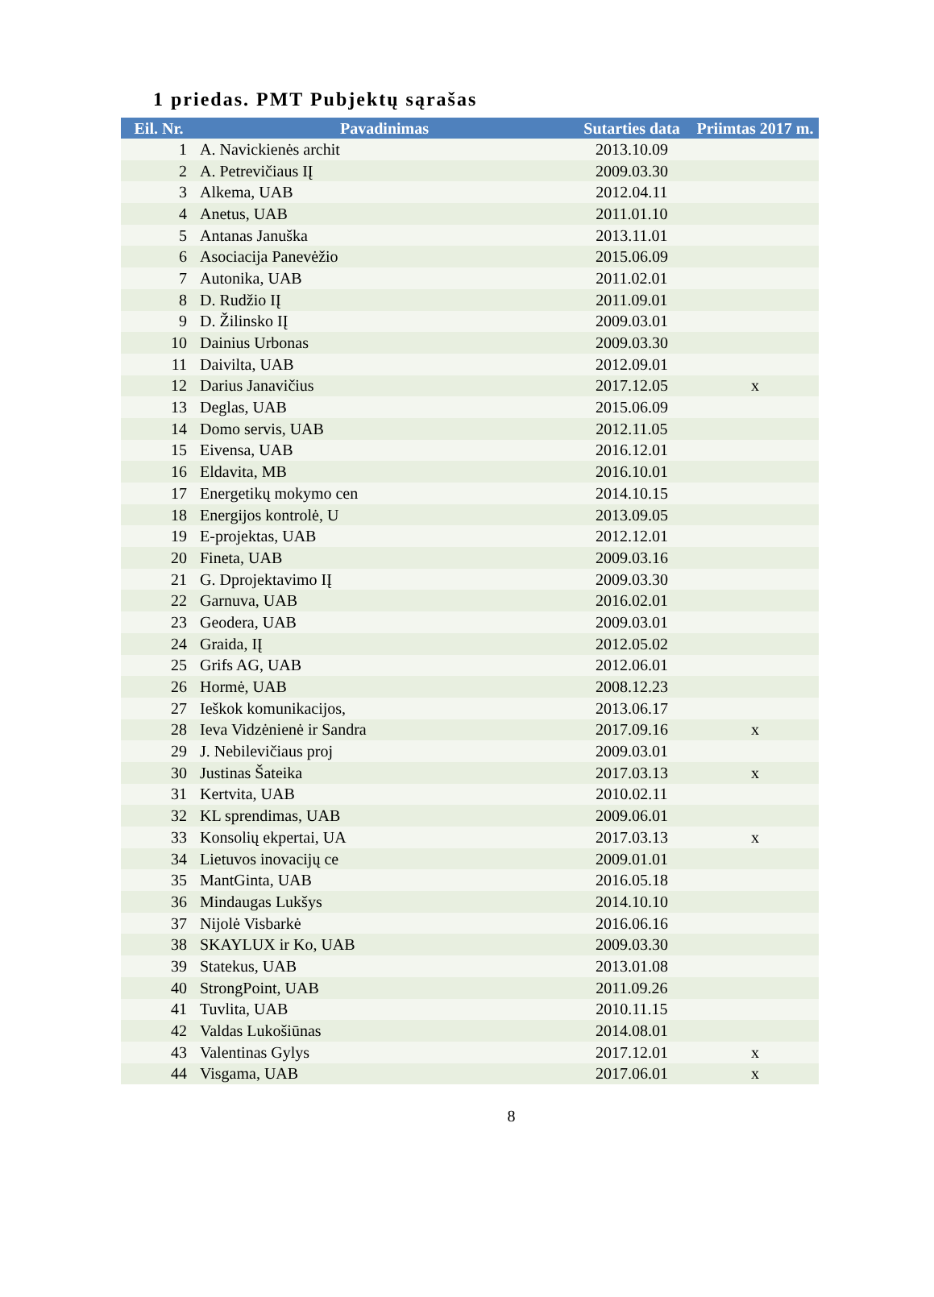1 priedas. PMT Pubjektų sąrašas
| Eil. Nr. | Pavadinimas | Sutarties data | Priimtas 2017 m. |
| --- | --- | --- | --- |
| 1 | A. Navickienės archit | 2013.10.09 | |
| 2 | A. Petrevičiaus IĮ | 2009.03.30 | |
| 3 | Alkema, UAB | 2012.04.11 | |
| 4 | Anetus, UAB | 2011.01.10 | |
| 5 | Antanas Januška | 2013.11.01 | |
| 6 | Asociacija Panevėžio | 2015.06.09 | |
| 7 | Autonika, UAB | 2011.02.01 | |
| 8 | D. Rudžio IĮ | 2011.09.01 | |
| 9 | D. Žilinsko IĮ | 2009.03.01 | |
| 10 | Dainius Urbonas | 2009.03.30 | |
| 11 | Daivilta, UAB | 2012.09.01 | |
| 12 | Darius Janavičius | 2017.12.05 | x |
| 13 | Deglas, UAB | 2015.06.09 | |
| 14 | Domo servis, UAB | 2012.11.05 | |
| 15 | Eivensa, UAB | 2016.12.01 | |
| 16 | Eldavita, MB | 2016.10.01 | |
| 17 | Energetikų mokymo cen | 2014.10.15 | |
| 18 | Energijos kontrolė, U | 2013.09.05 | |
| 19 | E-projektas, UAB | 2012.12.01 | |
| 20 | Fineta, UAB | 2009.03.16 | |
| 21 | G. Dprojektavimo IĮ | 2009.03.30 | |
| 22 | Garnuva, UAB | 2016.02.01 | |
| 23 | Geodera, UAB | 2009.03.01 | |
| 24 | Graida, IĮ | 2012.05.02 | |
| 25 | Grifs AG, UAB | 2012.06.01 | |
| 26 | Hormė, UAB | 2008.12.23 | |
| 27 | Ieškok komunikacijos, | 2013.06.17 | |
| 28 | Ieva Vidzėnienė ir Sandra | 2017.09.16 | x |
| 29 | J. Nebilevičiaus proj | 2009.03.01 | |
| 30 | Justinas Šateika | 2017.03.13 | x |
| 31 | Kertvita, UAB | 2010.02.11 | |
| 32 | KL sprendimas, UAB | 2009.06.01 | |
| 33 | Konsolių ekpertai, UA | 2017.03.13 | x |
| 34 | Lietuvos inovacijų ce | 2009.01.01 | |
| 35 | MantGinta, UAB | 2016.05.18 | |
| 36 | Mindaugas Lukšys | 2014.10.10 | |
| 37 | Nijolė Visbarkė | 2016.06.16 | |
| 38 | SKAYLUX ir Ko, UAB | 2009.03.30 | |
| 39 | Statekus, UAB | 2013.01.08 | |
| 40 | StrongPoint, UAB | 2011.09.26 | |
| 41 | Tuvlita, UAB | 2010.11.15 | |
| 42 | Valdas Lukošiūnas | 2014.08.01 | |
| 43 | Valentinas Gylys | 2017.12.01 | x |
| 44 | Visgama, UAB | 2017.06.01 | x |
8